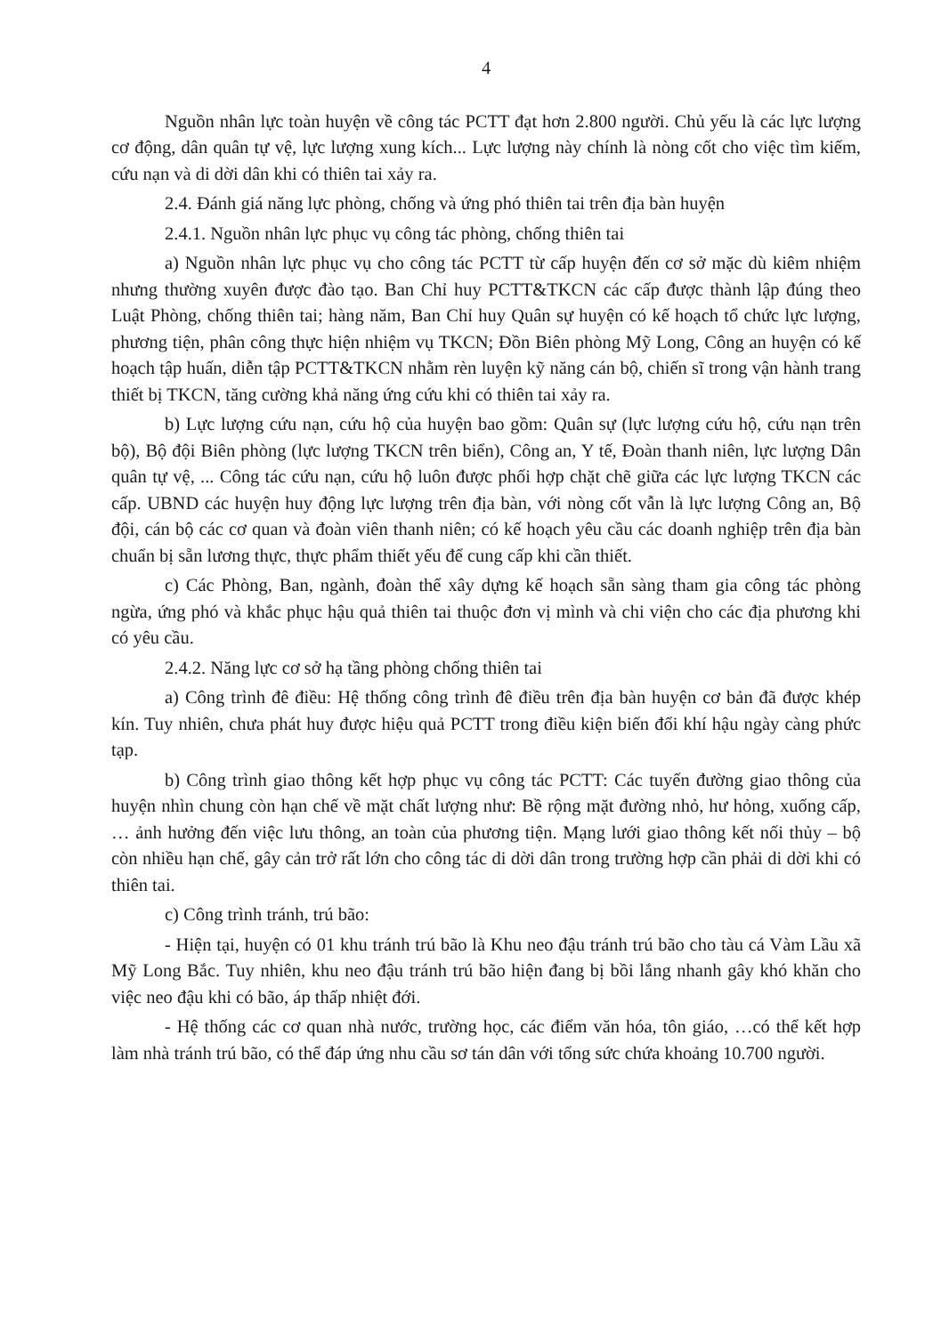4
Nguồn nhân lực toàn huyện về công tác PCTT đạt hơn 2.800 người. Chủ yếu là các lực lượng cơ động, dân quân tự vệ, lực lượng xung kích... Lực lượng này chính là nòng cốt cho việc tìm kiếm, cứu nạn và di dời dân khi có thiên tai xảy ra.
2.4. Đánh giá năng lực phòng, chống và ứng phó thiên tai trên địa bàn huyện
2.4.1. Nguồn nhân lực phục vụ công tác phòng, chống thiên tai
a) Nguồn nhân lực phục vụ cho công tác PCTT từ cấp huyện đến cơ sở mặc dù kiêm nhiệm nhưng thường xuyên được đào tạo. Ban Chỉ huy PCTT&TKCN các cấp được thành lập đúng theo Luật Phòng, chống thiên tai; hàng năm, Ban Chỉ huy Quân sự huyện có kế hoạch tổ chức lực lượng, phương tiện, phân công thực hiện nhiệm vụ TKCN; Đồn Biên phòng Mỹ Long, Công an huyện có kế hoạch tập huấn, diễn tập PCTT&TKCN nhằm rèn luyện kỹ năng cán bộ, chiến sĩ trong vận hành trang thiết bị TKCN, tăng cường khả năng ứng cứu khi có thiên tai xảy ra.
b) Lực lượng cứu nạn, cứu hộ của huyện bao gồm: Quân sự (lực lượng cứu hộ, cứu nạn trên bộ), Bộ đội Biên phòng (lực lượng TKCN trên biển), Công an, Y tế, Đoàn thanh niên, lực lượng Dân quân tự vệ, ... Công tác cứu nạn, cứu hộ luôn được phối hợp chặt chẽ giữa các lực lượng TKCN các cấp. UBND các huyện huy động lực lượng trên địa bàn, với nòng cốt vẫn là lực lượng Công an, Bộ đội, cán bộ các cơ quan và đoàn viên thanh niên; có kế hoạch yêu cầu các doanh nghiệp trên địa bàn chuẩn bị sẵn lương thực, thực phẩm thiết yếu để cung cấp khi cần thiết.
c) Các Phòng, Ban, ngành, đoàn thể xây dựng kế hoạch sẵn sàng tham gia công tác phòng ngừa, ứng phó và khắc phục hậu quả thiên tai thuộc đơn vị mình và chi viện cho các địa phương khi có yêu cầu.
2.4.2. Năng lực cơ sở hạ tầng phòng chống thiên tai
a) Công trình đê điều: Hệ thống công trình đê điều trên địa bàn huyện cơ bản đã được khép kín. Tuy nhiên, chưa phát huy được hiệu quả PCTT trong điều kiện biến đổi khí hậu ngày càng phức tạp.
b) Công trình giao thông kết hợp phục vụ công tác PCTT: Các tuyến đường giao thông của huyện nhìn chung còn hạn chế về mặt chất lượng như: Bề rộng mặt đường nhỏ, hư hỏng, xuống cấp, … ảnh hưởng đến việc lưu thông, an toàn của phương tiện. Mạng lưới giao thông kết nối thủy – bộ còn nhiều hạn chế, gây cản trở rất lớn cho công tác di dời dân trong trường hợp cần phải di dời khi có thiên tai.
c) Công trình tránh, trú bão:
- Hiện tại, huyện có 01 khu tránh trú bão là Khu neo đậu tránh trú bão cho tàu cá Vàm Lầu xã Mỹ Long Bắc. Tuy nhiên, khu neo đậu tránh trú bão hiện đang bị bồi lắng nhanh gây khó khăn cho việc neo đậu khi có bão, áp thấp nhiệt đới.
- Hệ thống các cơ quan nhà nước, trường học, các điểm văn hóa, tôn giáo, …có thể kết hợp làm nhà tránh trú bão, có thể đáp ứng nhu cầu sơ tán dân với tổng sức chứa khoảng 10.700 người.